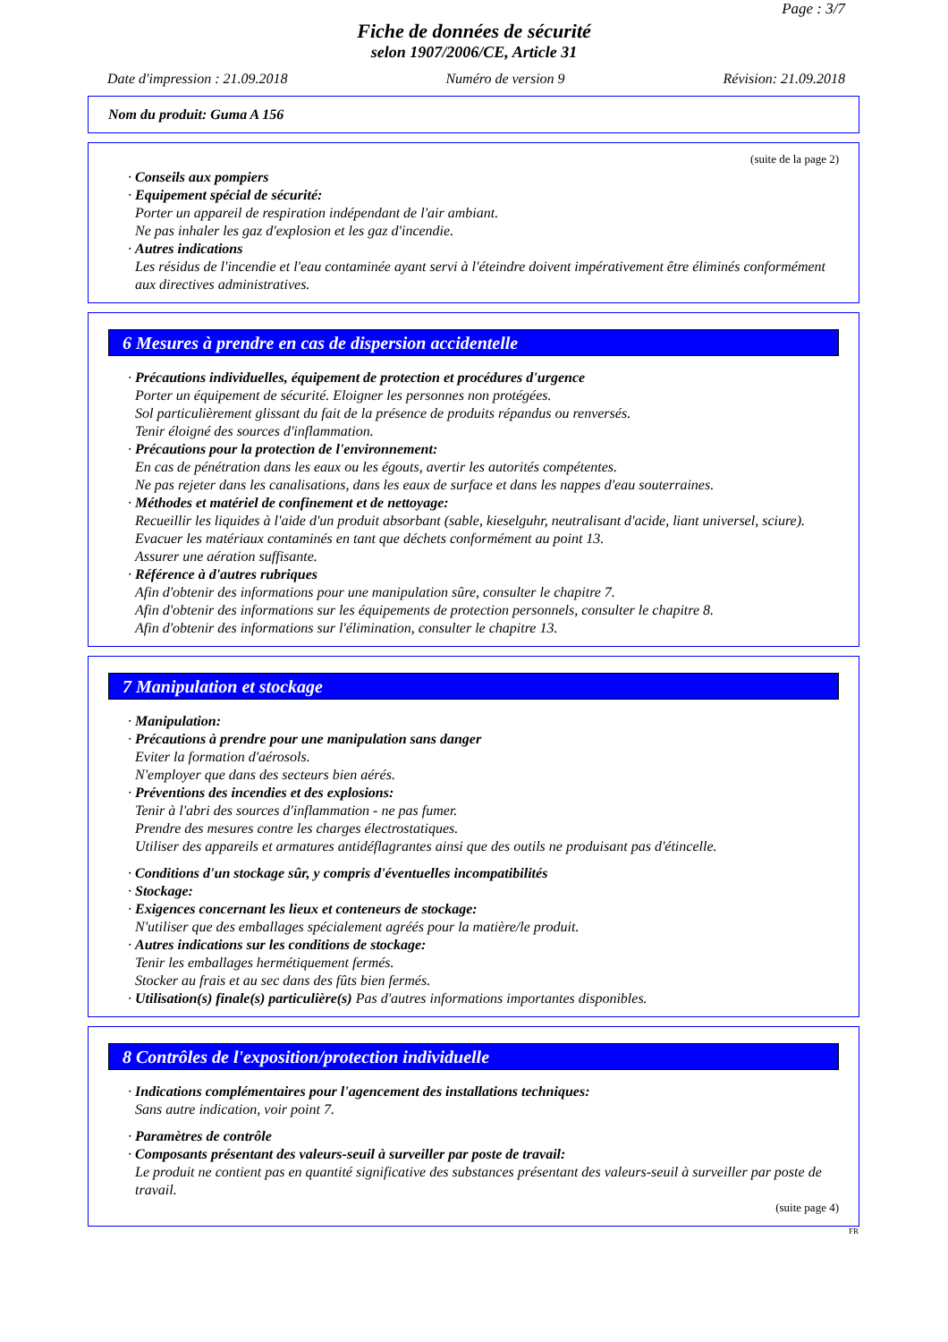Page : 3/7
Fiche de données de sécurité
selon 1907/2006/CE, Article 31
Date d'impression : 21.09.2018 Numéro de version 9 Révision: 21.09.2018
Nom du produit: Guma A 156
(suite de la page 2)
· Conseils aux pompiers
· Equipement spécial de sécurité:
Porter un appareil de respiration indépendant de l'air ambiant.
Ne pas inhaler les gaz d'explosion et les gaz d'incendie.
· Autres indications
Les résidus de l'incendie et l'eau contaminée ayant servi à l'éteindre doivent impérativement être éliminés conformément aux directives administratives.
6 Mesures à prendre en cas de dispersion accidentelle
· Précautions individuelles, équipement de protection et procédures d'urgence
Porter un équipement de sécurité. Eloigner les personnes non protégées.
Sol particulièrement glissant du fait de la présence de produits répandus ou renversés.
Tenir éloigné des sources d'inflammation.
· Précautions pour la protection de l'environnement:
En cas de pénétration dans les eaux ou les égouts, avertir les autorités compétentes.
Ne pas rejeter dans les canalisations, dans les eaux de surface et dans les nappes d'eau souterraines.
· Méthodes et matériel de confinement et de nettoyage:
Recueillir les liquides à l'aide d'un produit absorbant (sable, kieselguhr, neutralisant d'acide, liant universel, sciure).
Evacuer les matériaux contaminés en tant que déchets conformément au point 13.
Assurer une aération suffisante.
· Référence à d'autres rubriques
Afin d'obtenir des informations pour une manipulation sûre, consulter le chapitre 7.
Afin d'obtenir des informations sur les équipements de protection personnels, consulter le chapitre 8.
Afin d'obtenir des informations sur l'élimination, consulter le chapitre 13.
7 Manipulation et stockage
· Manipulation:
· Précautions à prendre pour une manipulation sans danger
Eviter la formation d'aérosols.
N'employer que dans des secteurs bien aérés.
· Préventions des incendies et des explosions:
Tenir à l'abri des sources d'inflammation - ne pas fumer.
Prendre des mesures contre les charges électrostatiques.
Utiliser des appareils et armatures antidéflagrantes ainsi que des outils ne produisant pas d'étincelle.
· Conditions d'un stockage sûr, y compris d'éventuelles incompatibilités
· Stockage:
· Exigences concernant les lieux et conteneurs de stockage:
N'utiliser que des emballages spécialement agréés pour la matière/le produit.
· Autres indications sur les conditions de stockage:
Tenir les emballages hermétiquement fermés.
Stocker au frais et au sec dans des fûts bien fermés.
· Utilisation(s) finale(s) particulière(s) Pas d'autres informations importantes disponibles.
8 Contrôles de l'exposition/protection individuelle
· Indications complémentaires pour l'agencement des installations techniques:
Sans autre indication, voir point 7.
· Paramètres de contrôle
· Composants présentant des valeurs-seuil à surveiller par poste de travail:
Le produit ne contient pas en quantité significative des substances présentant des valeurs-seuil à surveiller par poste de travail.
(suite page 4)
FR